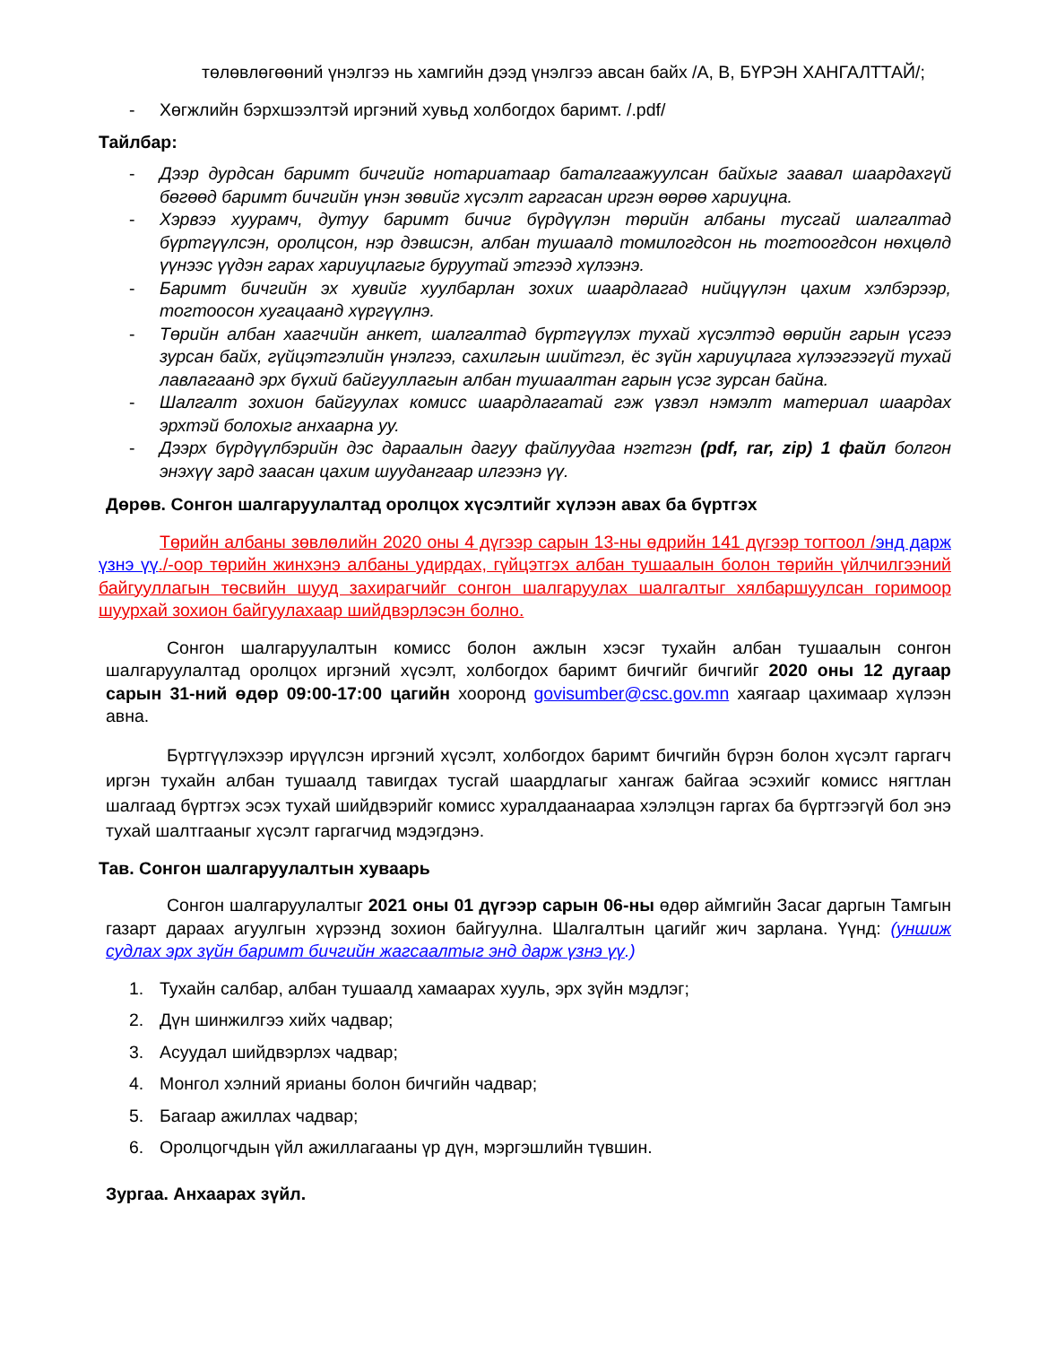төлөвлөгөөний үнэлгээ нь хамгийн дээд үнэлгээ авсан байх /А, В, БҮРЭН ХАНГАЛТТАЙ/;
- Хөгжлийн бэрхшээлтэй иргэний хувьд холбогдох баримт. /.pdf/
Тайлбар:
- Дээр дурдсан баримт бичгийг нотариатаар баталгаажуулсан байхыг заавал шаардахгүй бөгөөд баримт бичгийн үнэн зөвийг хүсэлт гаргасан иргэн өөрөө хариуцна.
- Хэрвээ хуурамч, дутуу баримт бичиг бүрдүүлэн төрийн албаны тусгай шалгалтад бүртгүүлсэн, оролцсон, нэр дэвшсэн, албан тушаалд томилогдсон нь тогтоогдсон нөхцөлд үүнээс үүдэн гарах хариуцлагыг буруутай этгээд хүлээнэ.
- Баримт бичгийн эх хувийг хуулбарлан зохих шаардлагад нийцүүлэн цахим хэлбэрээр, тогтоосон хугацаанд хүргүүлнэ.
- Төрийн албан хаагчийн анкет, шалгалтад бүртгүүлэх тухай хүсэлтэд өөрийн гарын үсгээ зурсан байх, гүйцэтгэлийн үнэлгээ, сахилгын шийтгэл, ёс зүйн хариуцлага хүлээгээгүй тухай лавлагаанд эрх бүхий байгууллагын албан тушаалтан гарын үсэг зурсан байна.
- Шалгалт зохион байгуулах комисс шаардлагатай гэж үзвэл нэмэлт материал шаардах эрхтэй болохыг анхаарна уу.
- Дээрх бүрдүүлбэрийн дэс дараалын дагуу файлуудаа нэгтгэн (pdf, rar, zip) 1 файл болгон энэхүү зард заасан цахим шуудангаар илгээнэ үү.
Дөрөв. Сонгон шалгаруулалтад оролцох хүсэлтийг хүлээн авах ба бүртгэх
Төрийн албаны зөвлөлийн 2020 оны 4 дүгээр сарын 13-ны өдрийн 141 дүгээр тогтоол /энд дарж үзнэ үү./-оор төрийн жинхэнэ албаны удирдах, гүйцэтгэх албан тушаалын болон төрийн үйлчилгээний байгууллагын төсвийн шууд захирагчийг сонгон шалгаруулах шалгалтыг хялбаршуулсан горимоор шуурхай зохион байгуулахаар шийдвэрлэсэн болно.
Сонгон шалгаруулалтын комисс болон ажлын хэсэг тухайн албан тушаалын сонгон шалгаруулалтад оролцох иргэний хүсэлт, холбогдох баримт бичгийг бичгийг 2020 оны 12 дугаар сарын 31-ний өдөр 09:00-17:00 цагийн хооронд govisumber@csc.gov.mn хаягаар цахимаар хүлээн авна.
Бүртгүүлэхээр ирүүлсэн иргэний хүсэлт, холбогдох баримт бичгийн бүрэн болон хүсэлт гаргагч иргэн тухайн албан тушаалд тавигдах тусгай шаардлагыг хангаж байгаа эсэхийг комисс нягтлан шалгаад бүртгэх эсэх тухай шийдвэрийг комисс хуралдаанаараа хэлэлцэн гаргах ба бүртгээгүй бол энэ тухай шалтгааныг хүсэлт гаргагчид мэдэгдэнэ.
Тав. Сонгон шалгаруулалтын хуваарь
Сонгон шалгаруулалтыг 2021 оны 01 дүгээр сарын 06-ны өдөр аймгийн Засаг даргын Тамгын газарт дараах агуулгын хүрээнд зохион байгуулна. Шалгалтын цагийг жич зарлана. Үүнд: (уншиж судлах эрх зүйн баримт бичгийн жагсаалтыг энд дарж үзнэ үү.)
1. Тухайн салбар, албан тушаалд хамаарах хууль, эрх зүйн мэдлэг;
2. Дүн шинжилгээ хийх чадвар;
3. Асуудал шийдвэрлэх чадвар;
4. Монгол хэлний ярианы болон бичгийн чадвар;
5. Багаар ажиллах чадвар;
6. Оролцогчдын үйл ажиллагааны үр дүн, мэргэшлийн түвшин.
Зургаа. Анхаарах зүйл.